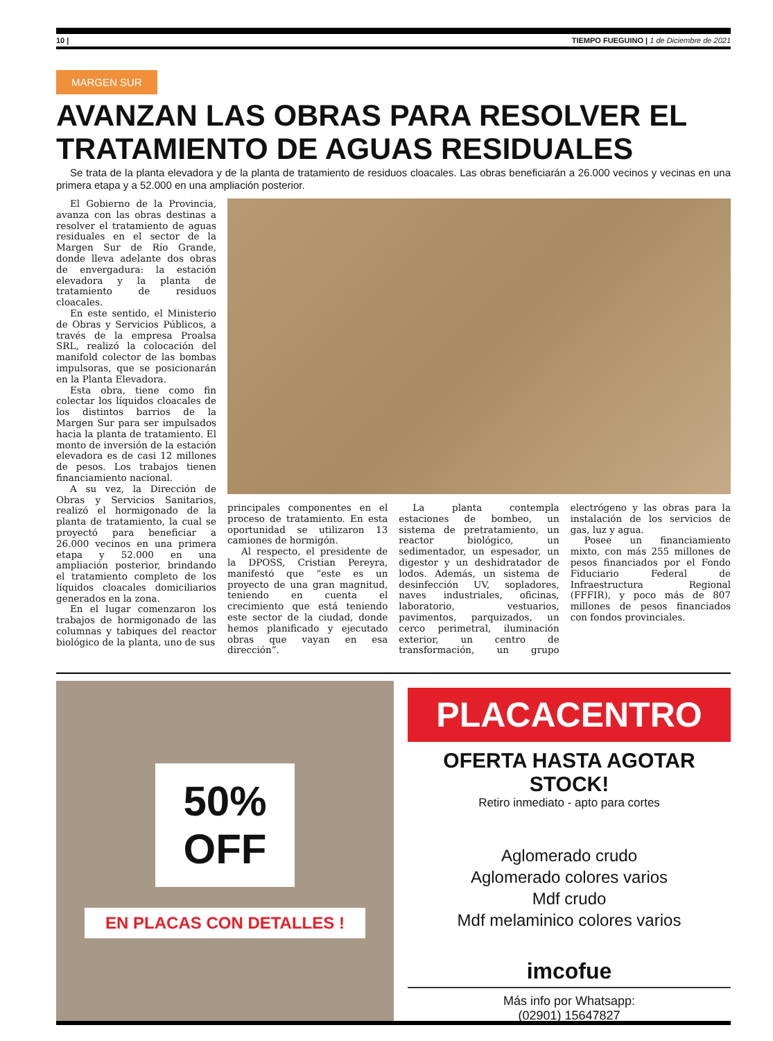10 | TIEMPO FUEGUINO | 1 de Diciembre de 2021
MARGEN SUR
AVANZAN LAS OBRAS PARA RESOLVER EL TRATAMIENTO DE AGUAS RESIDUALES
Se trata de la planta elevadora y de la planta de tratamiento de residuos cloacales. Las obras beneficiarán a 26.000 vecinos y vecinas en una primera etapa y a 52.000 en una ampliación posterior.
El Gobierno de la Provincia, avanza con las obras destinas a resolver el tratamiento de aguas residuales en el sector de la Margen Sur de Río Grande, donde lleva adelante dos obras de envergadura: la estación elevadora y la planta de tratamiento de residuos cloacales.
En este sentido, el Ministerio de Obras y Servicios Públicos, a través de la empresa Proalsa SRL, realizó la colocación del manifold colector de las bombas impulsoras, que se posicionarán en la Planta Elevadora.
Esta obra, tiene como fin colectar los líquidos cloacales de los distintos barrios de la Margen Sur para ser impulsados hacia la planta de tratamiento. El monto de inversión de la estación elevadora es de casi 12 millones de pesos. Los trabajos tienen financiamiento nacional.
A su vez, la Dirección de Obras y Servicios Sanitarios, realizó el hormigonado de la planta de tratamiento, la cual se proyectó para beneficiar a 26.000 vecinos en una primera etapa y 52.000 en una ampliación posterior, brindando el tratamiento completo de los líquidos cloacales domiciliarios generados en la zona.
En el lugar comenzaron los trabajos de hormigonado de las columnas y tabiques del reactor biológico de la planta, uno de sus
principales componentes en el proceso de tratamiento. En esta oportunidad se utilizaron 13 camiones de hormigón.
Al respecto, el presidente de la DPOSS, Cristian Pereyra, manifestó que “este es un proyecto de una gran magnitud, teniendo en cuenta el crecimiento que está teniendo este sector de la ciudad, donde hemos planificado y ejecutado obras que vayan en esa dirección”.
La planta contempla estaciones de bombeo, un sistema de pretratamiento, un reactor biológico, un sedimentador, un espesador, un digestor y un deshidratador de lodos. Además, un sistema de desinfección UV, sopladores, naves industriales, oficinas, laboratorio, vestuarios, pavimentos, parquizados, un cerco perimetral, iluminación exterior, un centro de transformación, un grupo electrógeno y las obras para la instalación de los servicios de gas, luz y agua.
Posee un financiamiento mixto, con más 255 millones de pesos financiados por el Fondo Fiduciario Federal de Infraestructura Regional (FFFIR), y poco más de 807 millones de pesos financiados con fondos provinciales.
50%
OFF
EN PLACAS CON DETALLES !
PLACACENTRO
OFERTA HASTA AGOTAR STOCK!
Retiro inmediato - apto para cortes
Aglomerado crudo
Aglomerado colores varios
Mdf crudo
Mdf melaminico colores varios
imcofue
Más info por Whatsapp:
(02901) 15647827